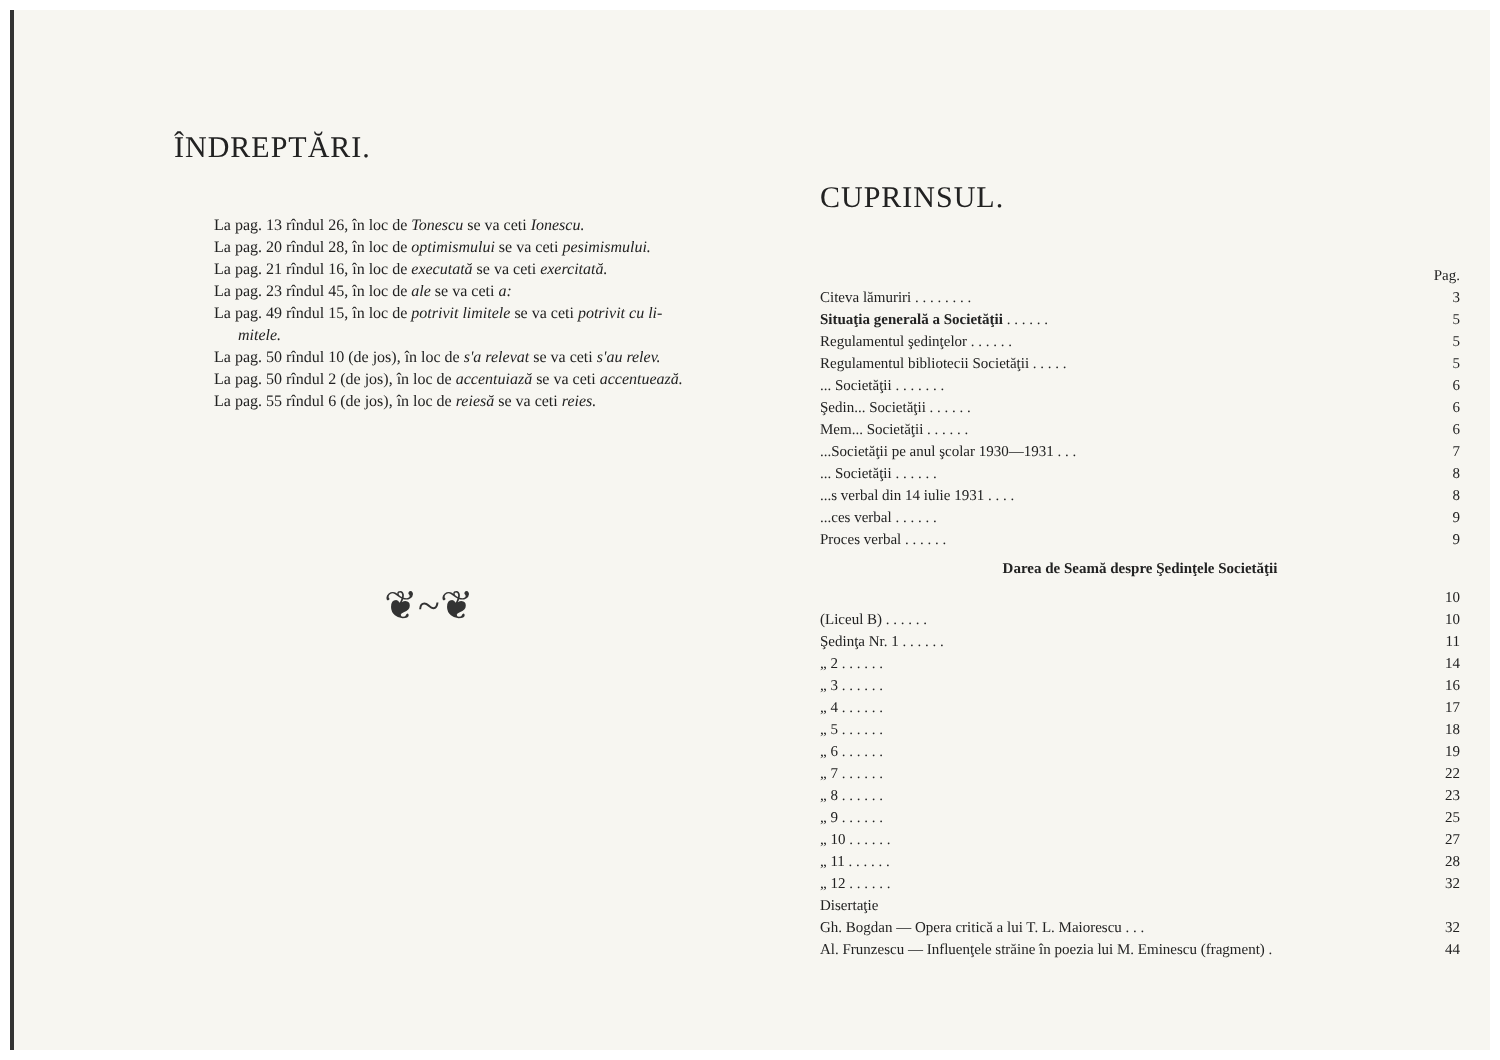ÎNDREPTĂRI.
La pag. 13 rîndul 26, în loc de Tonescu se va ceti Ionescu.
La pag. 20 rîndul 28, în loc de optimismului se va ceti pesimismului.
La pag. 21 rîndul 16, în loc de executată se va ceti exercitată.
La pag. 23 rîndul 45, în loc de ale se va ceti a:
La pag. 49 rîndul 15, în loc de potrivit limitele se va ceti potrivit cu li-
mitele.
La pag. 50 rîndul 10 (de jos), în loc de s'a relevat se va ceti s'au relev.
La pag. 50 rîndul 2 (de jos), în loc de accentuiază se va ceti accentuează.
La pag. 55 rîndul 6 (de jos), în loc de reiesă se va ceti reies.
❦~❦
CUPRINSUL.
| | Pag. |
| Citeva lămuriri . . . . . . . . | 3 |
| Situaţia generală a Societăţii . . . . . . | 5 |
| Regulamentul şedinţelor . . . . . . | 5 |
| Regulamentul bibliotecii Societăţii . . . . . | 5 |
| ... Societăţii . . . . . . . | 6 |
| Şedin... Societăţii . . . . . . | 6 |
| Mem... Societăţii . . . . . . | 6 |
| ...Societăţii pe anul şcolar 1930—1931 . . . | 7 |
| ... Societăţii . . . . . . | 8 |
| ...s verbal din 14 iulie 1931 . . . . | 8 |
| ...ces verbal . . . . . . | 9 |
| Proces verbal . . . . . . | 9 |
| Darea de Seamă despre Şedinţele Societăţii | |
| | 10 |
| (Liceul B) . . . . . . | 10 |
| Şedinţa Nr. 1 . . . . . . | 11 |
| „ 2 . . . . . . | 14 |
| „ 3 . . . . . . | 16 |
| „ 4 . . . . . . | 17 |
| „ 5 . . . . . . | 18 |
| „ 6 . . . . . . | 19 |
| „ 7 . . . . . . | 22 |
| „ 8 . . . . . . | 23 |
| „ 9 . . . . . . | 25 |
| „ 10 . . . . . . | 27 |
| „ 11 . . . . . . | 28 |
| „ 12 . . . . . . | 32 |
| Disertaţie | |
| Gh. Bogdan — Opera critică a lui T. L. Maiorescu . . . | 32 |
| Al. Frunzescu — Influenţele străine în poezia lui M. Eminescu (fragment) . | 44 |